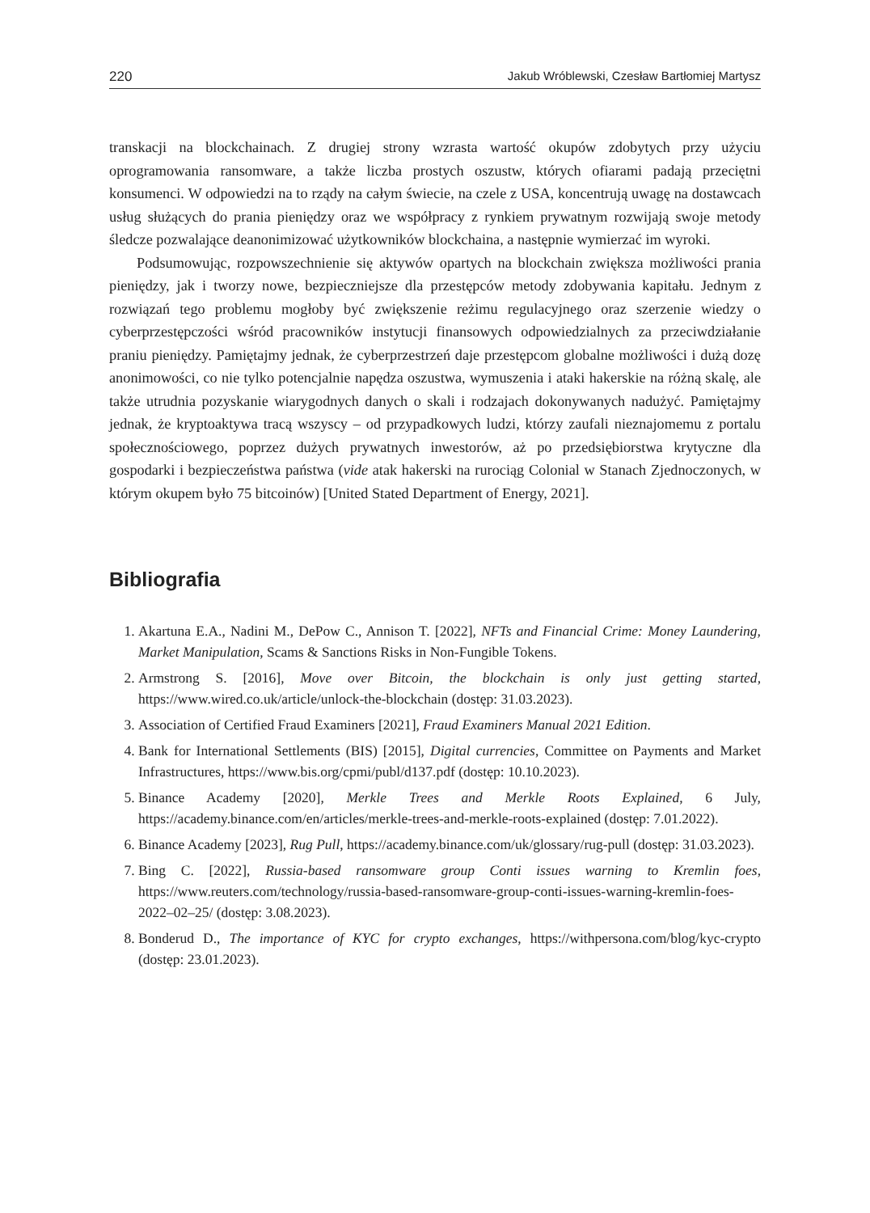220 Jakub Wróblewski, Czesław Bartłomiej Martysz
transkacji na blockchainach. Z drugiej strony wzrasta wartość okupów zdobytych przy użyciu oprogramowania ransomware, a także liczba prostych oszustw, których ofiarami padają przeciętni konsumenci. W odpowiedzi na to rządy na całym świecie, na czele z USA, koncentrują uwagę na dostawcach usług służących do prania pieniędzy oraz we współpracy z rynkiem prywatnym rozwijają swoje metody śledcze pozwalające deanonimizować użytkowników blockchaina, a następnie wymierzać im wyroki.
Podsumowując, rozpowszechnienie się aktywów opartych na blockchain zwiększa możliwości prania pieniędzy, jak i tworzy nowe, bezpieczniejsze dla przestępców metody zdobywania kapitału. Jednym z rozwiązań tego problemu mogłoby być zwiększenie reżimu regulacyjnego oraz szerzenie wiedzy o cyberprzestępczości wśród pracowników instytucji finansowych odpowiedzialnych za przeciwdziałanie praniu pieniędzy. Pamiętajmy jednak, że cyberprzestrzeń daje przestępcom globalne możliwości i dużą dozę anonimowości, co nie tylko potencjalnie napędza oszustwa, wymuszenia i ataki hakerskie na różną skalę, ale także utrudnia pozyskanie wiarygodnych danych o skali i rodzajach dokonywanych nadużyć. Pamiętajmy jednak, że kryptoaktywa tracą wszyscy – od przypadkowych ludzi, którzy zaufali nieznajomemu z portalu społecznościowego, poprzez dużych prywatnych inwestorów, aż po przedsiębiorstwa krytyczne dla gospodarki i bezpieczeństwa państwa (vide atak hakerski na rurociąg Colonial w Stanach Zjednoczonych, w którym okupem było 75 bitcoinów) [United Stated Department of Energy, 2021].
Bibliografia
1. Akartuna E.A., Nadini M., DePow C., Annison T. [2022], NFTs and Financial Crime: Money Laundering, Market Manipulation, Scams & Sanctions Risks in Non-Fungible Tokens.
2. Armstrong S. [2016], Move over Bitcoin, the blockchain is only just getting started, https://www.wired.co.uk/article/unlock-the-blockchain (dostęp: 31.03.2023).
3. Association of Certified Fraud Examiners [2021], Fraud Examiners Manual 2021 Edition.
4. Bank for International Settlements (BIS) [2015], Digital currencies, Committee on Payments and Market Infrastructures, https://www.bis.org/cpmi/publ/d137.pdf (dostęp: 10.10.2023).
5. Binance Academy [2020], Merkle Trees and Merkle Roots Explained, 6 July, https://academy.binance.com/en/articles/merkle-trees-and-merkle-roots-explained (dostęp: 7.01.2022).
6. Binance Academy [2023], Rug Pull, https://academy.binance.com/uk/glossary/rug-pull (dostęp: 31.03.2023).
7. Bing C. [2022], Russia-based ransomware group Conti issues warning to Kremlin foes, https://www.reuters.com/technology/russia-based-ransomware-group-conti-issues-warning-kremlin-foes-2022–02–25/ (dostęp: 3.08.2023).
8. Bonderud D., The importance of KYC for crypto exchanges, https://withpersona.com/blog/kyc-crypto (dostęp: 23.01.2023).